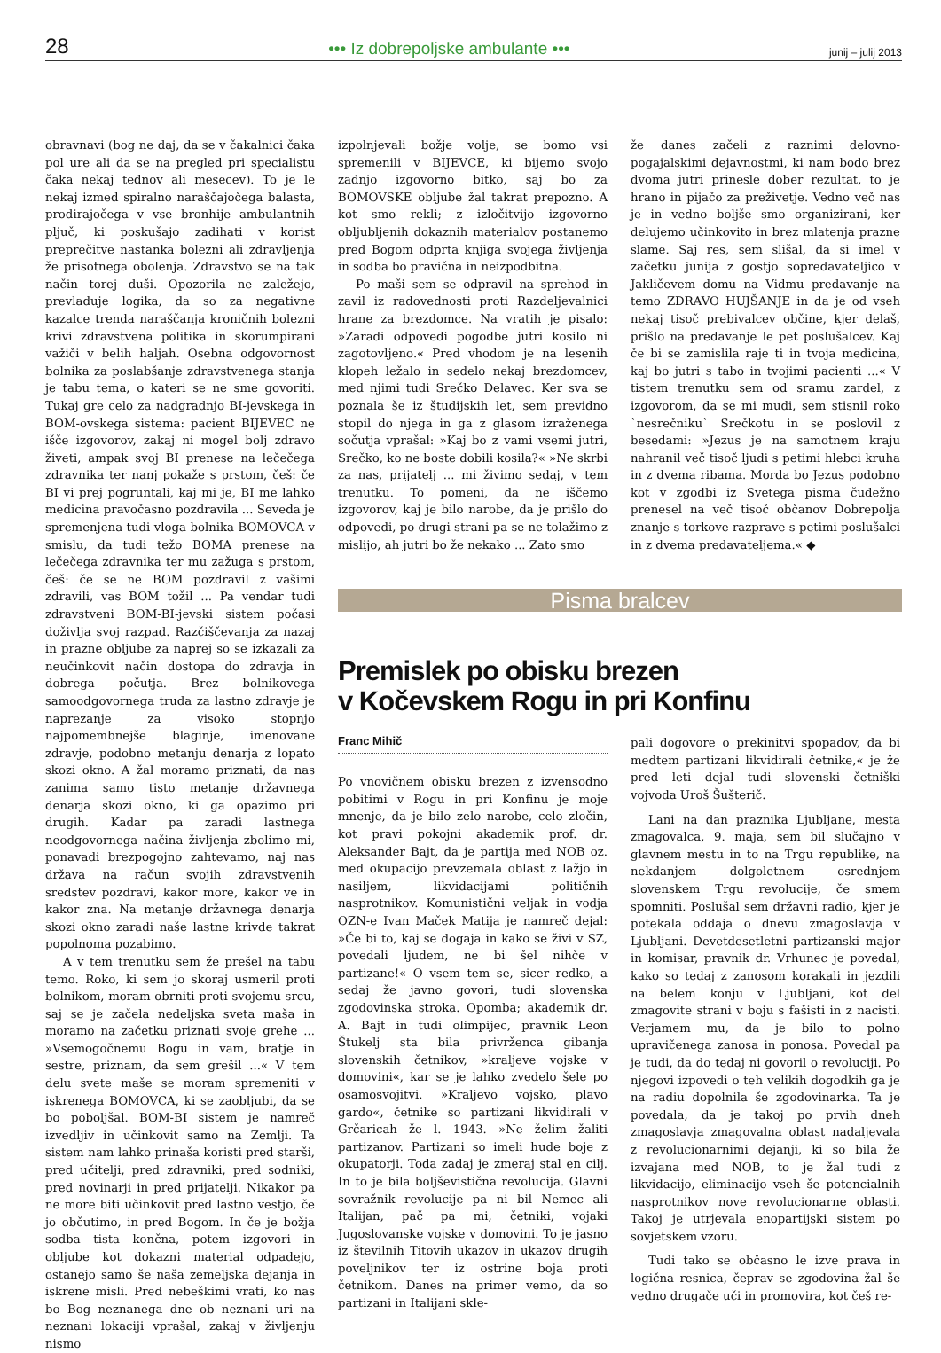28 ••• Iz dobrepoljske ambulante ••• junij – julij 2013
obravnavi (bog ne daj, da se v čakalnici čaka pol ure ali da se na pregled pri specialistu čaka nekaj tednov ali mesecev). To je le nekaj izmed spiralno naraščajočega balasta, prodirajočega v vse bronhije ambulantnih pljuč, ki poskušajo zadihati v korist preprečitve nastanka bolezni ali zdravljenja že prisotnega obolenja. Zdravstvo se na tak način torej duši. Opozorila ne zaležejo, prevladuje logika, da so za negativne kazalce trenda naraščanja kroničnih bolezni krivi zdravstvena politika in skorumpirani važiči v belih haljah. Osebna odgovornost bolnika za poslabšanje zdravstvenega stanja je tabu tema, o kateri se ne sme govoriti. Tukaj gre celo za nadgradnjo BI-jevskega in BOM-ovskega sistema: pacient BIJEVEC ne išče izgovorov, zakaj ni mogel bolj zdravo živeti, ampak svoj BI prenese na lečečega zdravnika ter nanj pokaže s prstom, češ: če BI vi prej pogruntali, kaj mi je, BI me lahko medicina pravočasno pozdravila ... Seveda je spremenjena tudi vloga bolnika BOMOVCA v smislu, da tudi težo BOMA prenese na lečečega zdravnika ter mu zažuga s prstom, češ: če se ne BOM pozdravil z vašimi zdravili, vas BOM tožil ... Pa vendar tudi zdravstveni BOM-BI-jevski sistem počasi doživlja svoj razpad. Razčiščevanja za nazaj in prazne obljube za naprej so se izkazali za neučinkovit način dostopa do zdravja in dobrega počutja. Brez bolnikovega samoodgovornega truda za lastno zdravje je naprezanje za visoko stopnjo najpomembnejše blaginje, imenovane zdravje, podobno metanju denarja z lopato skozi okno. A žal moramo priznati, da nas zanima samo tisto metanje državnega denarja skozi okno, ki ga opazimo pri drugih. Kadar pa zaradi lastnega neodgovornega načina življenja zbolimo mi, ponavadi brezpogojno zahtevamo, naj nas država na račun svojih zdravstvenih sredstev pozdravi, kakor more, kakor ve in kakor zna. Na metanje državnega denarja skozi okno zaradi naše lastne krivde takrat popolnoma pozabimo.
A v tem trenutku sem že prešel na tabu temo. Roko, ki sem jo skoraj usmeril proti bolnikom, moram obrniti proti svojemu srcu, saj se je začela nedeljska sveta maša in moramo na začetku priznati svoje grehe ... »Vsemogočnemu Bogu in vam, bratje in sestre, priznam, da sem grešil ...« V tem delu svete maše se moram spremeniti v iskrenega BOMOVCA, ki se zaobljubi, da se bo poboljšal. BOM-BI sistem je namreč izvedljiv in učinkovit samo na Zemlji. Ta sistem nam lahko prinaša koristi pred starši, pred učitelji, pred zdravniki, pred sodniki, pred novinarji in pred prijatelji. Nikakor pa ne more biti učinkovit pred lastno vestjo, če jo občutimo, in pred Bogom. In če je božja sodba tista končna, potem izgovori in obljube kot dokazni material odpadejo, ostanejo samo še naša zemeljska dejanja in iskrene misli. Pred nebeškimi vrati, ko nas bo Bog neznanega dne ob neznani uri na neznani lokaciji vprašal, zakaj v življenju nismo
izpolnjevali božje volje, se bomo vsi spremenili v BIJEVCE, ki bijemo svojo zadnjo izgovorno bitko, saj bo za BOMOVSKE obljube žal takrat prepozno. A kot smo rekli; z izločitvijo izgovorno obljubljenih dokaznih materialov postanemo pred Bogom odprta knjiga svojega življenja in sodba bo pravična in neizpodbitna.
Po maši sem se odpravil na sprehod in zavil iz radovednosti proti Razdeljevalnici hrane za brezdomce. Na vratih je pisalo: »Zaradi odpovedi pogodbe jutri kosilo ni zagotovljeno.« Pred vhodom je na lesenih klopeh ležalo in sedelo nekaj brezdomcev, med njimi tudi Srečko Delavec. Ker sva se poznala še iz študijskih let, sem previdno stopil do njega in ga z glasom izraženega sočutja vprašal: »Kaj bo z vami vsemi jutri, Srečko, ko ne boste dobili kosila?« »Ne skrbi za nas, prijatelj ... mi živimo sedaj, v tem trenutku. To pomeni, da ne iščemo izgovorov, kaj je bilo narobe, da je prišlo do odpovedi, po drugi strani pa se ne tolažimo z mislijo, ah jutri bo že nekako ... Zato smo
že danes začeli z raznimi delovno-pogajalskimi dejavnostmi, ki nam bodo brez dvoma jutri prinesle dober rezultat, to je hrano in pijačo za preživetje. Vedno več nas je in vedno boljše smo organizirani, ker delujemo učinkovito in brez mlatenja prazne slame. Saj res, sem slišal, da si imel v začetku junija z gostjo sopredavateljico v Jakličevem domu na Vidmu predavanje na temo ZDRAVO HUJŠANJE in da je od vseh nekaj tisoč prebivalcev občine, kjer delaš, prišlo na predavanje le pet poslušalcev. Kaj če bi se zamislila raje ti in tvoja medicina, kaj bo jutri s tabo in tvojimi pacienti ...« V tistem trenutku sem od sramu zardel, z izgovorom, da se mi mudi, sem stisnil roko `nesrečniku` Srečkotu in se poslovil z besedami: »Jezus je na samotnem kraju nahranil več tisoč ljudi s petimi hlebci kruha in z dvema ribama. Morda bo Jezus podobno kot v zgodbi iz Svetega pisma čudežno prenesel na več tisoč občanov Dobrepolja znanje s torkove razprave s petimi poslušalci in z dvema predavateljema.« ◆
Pisma bralcev
Premislek po obisku brezen
v Kočevskem Rogu in pri Konfinu
Franc Mihič
Po vnovičnem obisku brezen z izvensodno pobitimi v Rogu in pri Konfinu je moje mnenje, da je bilo zelo narobe, celo zločin, kot pravi pokojni akademik prof. dr. Aleksander Bajt, da je partija med NOB oz. med okupacijo prevzemala oblast z lažjo in nasiljem, likvidacijami političnih nasprotnikov. Komunistični veljak in vodja OZN-e Ivan Maček Matija je namreč dejal: »Če bi to, kaj se dogaja in kako se živi v SZ, povedali ljudem, ne bi šel nihče v partizane!« O vsem tem se, sicer redko, a sedaj že javno govori, tudi slovenska zgodovinska stroka. Opomba; akademik dr. A. Bajt in tudi olimpijec, pravnik Leon Štukelj sta bila privrženca gibanja slovenskih četnikov, »kraljeve vojske v domovini«, kar se je lahko zvedelo šele po osamosvojitvi. »Kraljevo vojsko, plavo gardo«, četnike so partizani likvidirali v Grčaricah že l. 1943. »Ne želim žaliti partizanov. Partizani so imeli hude boje z okupatorji. Toda zadaj je zmeraj stal en cilj. In to je bila boljševistična revolucija. Glavni sovražnik revolucije pa ni bil Nemec ali Italijan, pač pa mi, četniki, vojaki Jugoslovanske vojske v domovini. To je jasno iz številnih Titovih ukazov in ukazov drugih poveljnikov ter iz ostrine boja proti četnikom. Danes na primer vemo, da so partizani in Italijani skle-
pali dogovore o prekinitvi spopadov, da bi medtem partizani likvidirali četnike,« je že pred leti dejal tudi slovenski četniški vojvoda Uroš Šušterič.
Lani na dan praznika Ljubljane, mesta zmagovalca, 9. maja, sem bil slučajno v glavnem mestu in to na Trgu republike, na nekdanjem dolgoletnem osrednjem slovenskem Trgu revolucije, če smem spomniti. Poslušal sem državni radio, kjer je potekala oddaja o dnevu zmagoslavja v Ljubljani. Devetdesetletni partizanski major in komisar, pravnik dr. Vrhunec je povedal, kako so tedaj z zanosom korakali in jezdili na belem konju v Ljubljani, kot del zmagovite strani v boju s fašisti in z nacisti. Verjamem mu, da je bilo to polno upravičenega zanosa in ponosa. Povedal pa je tudi, da do tedaj ni govoril o revoluciji. Po njegovi izpovedi o teh velikih dogodkih ga je na radiu dopolnila še zgodovinarka. Ta je povedala, da je takoj po prvih dneh zmagoslavja zmagovalna oblast nadaljevala z revolucionarnimi dejanji, ki so bila že izvajana med NOB, to je žal tudi z likvidacijo, eliminacijo vseh še potencialnih nasprotnikov nove revolucionarne oblasti. Takoj je utrjevala enopartijski sistem po sovjetskem vzoru.
Tudi tako se občasno le izve prava in logična resnica, čeprav se zgodovina žal še vedno drugače uči in promovira, kot češ re-